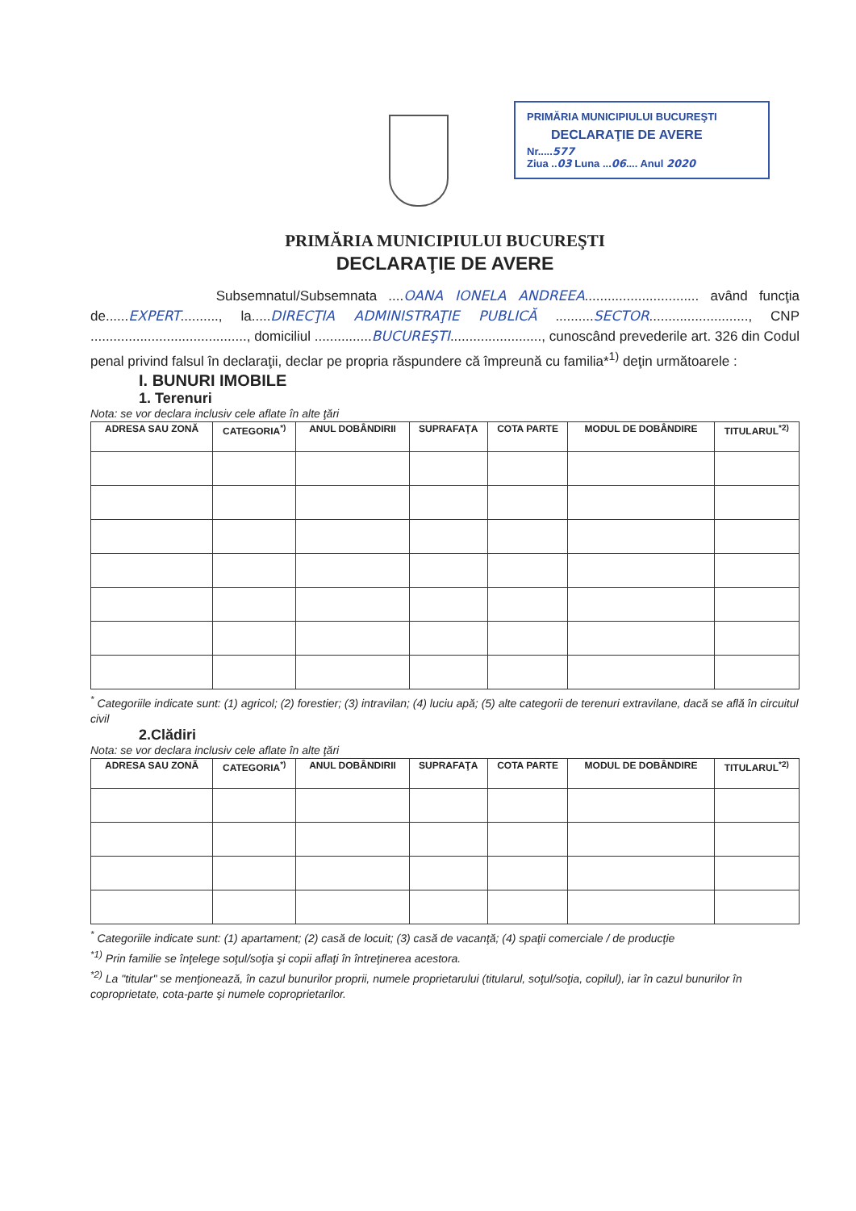PRIMĂRIA MUNICIPIULUI BUCUREŞTI
DECLARAŢIE DE AVERE
Nr.....577
Ziua ..03 Luna ...06.... Anul 2020
PRIMĂRIA MUNICIPIULUI BUCUREŞTI
DECLARAŢIE DE AVERE
Subsemnatul/Subsemnata ....OANA IONELA ANDREEA.............................. având funcţia de......EXPERT.........., la.....DIRECŢIA ADMINISTRAŢIE PUBLICĂ ..........SECTOR.........................., CNP ........................................., domiciliul ...............BUCUREŞTI........................, cunoscând prevederile art. 326 din Codul penal privind falsul în declaraţii, declar pe propria răspundere că împreună cu familia*<sup>1)</sup> deţin următoarele :
I. BUNURI IMOBILE
1. Terenuri
Nota: se vor declara inclusiv cele aflate în alte ţări
| ADRESA SAU ZONĂ | CATEGORIA<sup>*)</sup> | ANUL DOBÂNDIRII | SUPRAFAŢA | COTA PARTE | MODUL DE DOBÂNDIRE | TITULARUL<sup>*2)</sup> |
| --- | --- | --- | --- | --- | --- | --- |
<sup>*</sup> Categoriile indicate sunt: (1) agricol; (2) forestier; (3) intravilan; (4) luciu apă; (5) alte categorii de terenuri extravilane, dacă se află în circuitul civil
2.Clădiri
Nota: se vor declara inclusiv cele aflate în alte ţări
| ADRESA SAU ZONĂ | CATEGORIA<sup>*)</sup> | ANUL DOBÂNDIRII | SUPRAFAŢA | COTA PARTE | MODUL DE DOBÂNDIRE | TITULARUL<sup>*2)</sup> |
| --- | --- | --- | --- | --- | --- | --- |
<sup>*</sup> Categoriile indicate sunt: (1) apartament; (2) casă de locuit; (3) casă de vacanţă; (4) spaţii comerciale / de producţie
<sup>*1)</sup> Prin familie se înţelege soţul/soţia şi copii aflaţi în întreţinerea acestora.
<sup>*2)</sup> La "titular" se menţionează, în cazul bunurilor proprii, numele proprietarului (titularul, soţul/soţia, copilul), iar în cazul bunurilor în coproprietate, cota-parte şi numele coproprietarilor.